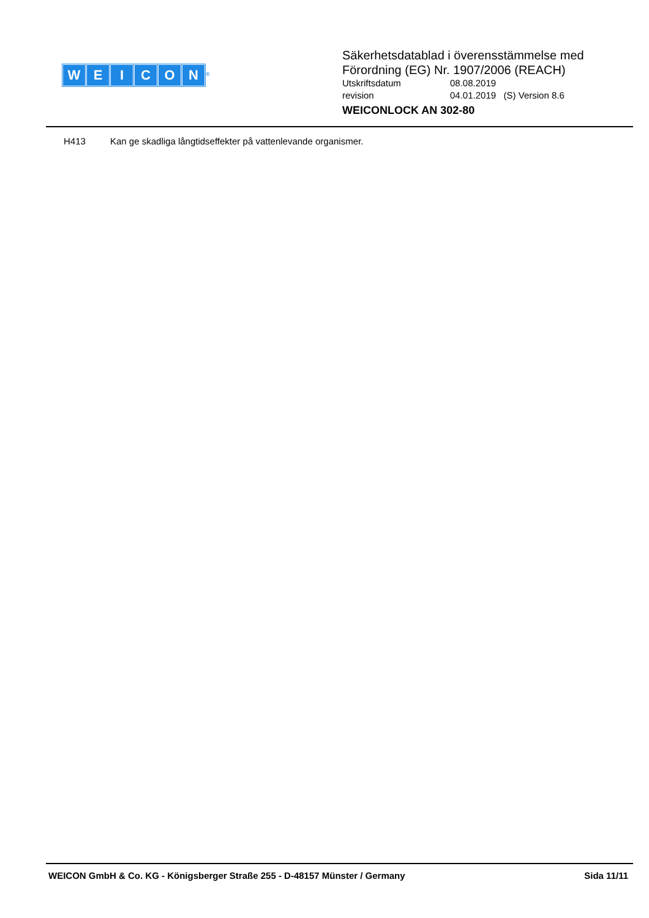WEICON
<sup>®</sup>
Säkerhetsdatablad i överensstämmelse med
Förordning (EG) Nr. 1907/2006 (REACH)
Utskriftsdatum 08.08.2019
revision 04.01.2019 (S) Version 8.6
WEICONLOCK AN 302-80
H413 Kan ge skadliga långtidseffekter på vattenlevande organismer.
WEICON GmbH & Co. KG - Königsberger Straße 255 - D-48157 Münster / Germany
Sida 11/11